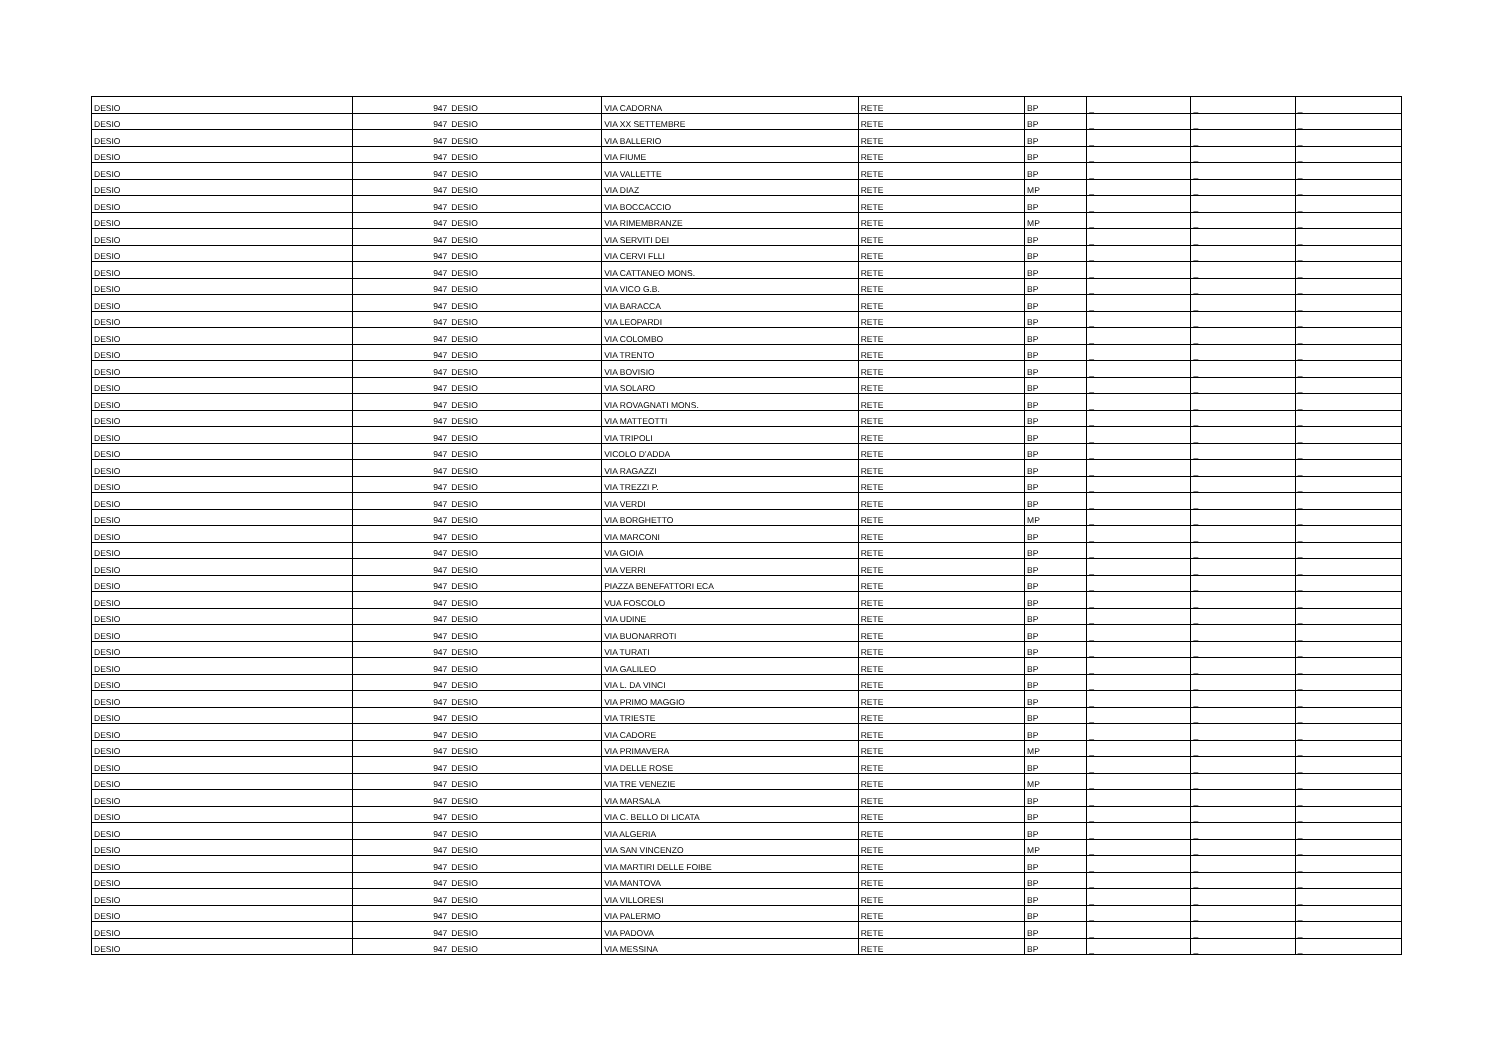| DESIO | 947 | DESIO | VIA CADORNA | RETE | BP | _ | _ | _ |
| DESIO | 947 | DESIO | VIA XX SETTEMBRE | RETE | BP | _ | _ | _ |
| DESIO | 947 | DESIO | VIA BALLERIO | RETE | BP | _ | _ | _ |
| DESIO | 947 | DESIO | VIA FIUME | RETE | BP | _ | _ | _ |
| DESIO | 947 | DESIO | VIA VALLETTE | RETE | BP | _ | _ | _ |
| DESIO | 947 | DESIO | VIA DIAZ | RETE | MP | _ | _ | _ |
| DESIO | 947 | DESIO | VIA BOCCACCIO | RETE | BP | _ | _ | _ |
| DESIO | 947 | DESIO | VIA RIMEMBRANZE | RETE | MP | _ | _ | _ |
| DESIO | 947 | DESIO | VIA SERVITI DEI | RETE | BP | _ | _ | _ |
| DESIO | 947 | DESIO | VIA CERVI FLLI | RETE | BP | _ | _ | _ |
| DESIO | 947 | DESIO | VIA CATTANEO MONS. | RETE | BP | _ | _ | _ |
| DESIO | 947 | DESIO | VIA VICO G.B. | RETE | BP | _ | _ | _ |
| DESIO | 947 | DESIO | VIA BARACCA | RETE | BP | _ | _ | _ |
| DESIO | 947 | DESIO | VIA LEOPARDI | RETE | BP | _ | _ | _ |
| DESIO | 947 | DESIO | VIA COLOMBO | RETE | BP | _ | _ | _ |
| DESIO | 947 | DESIO | VIA TRENTO | RETE | BP | _ | _ | _ |
| DESIO | 947 | DESIO | VIA BOVISIO | RETE | BP | _ | _ | _ |
| DESIO | 947 | DESIO | VIA SOLARO | RETE | BP | _ | _ | _ |
| DESIO | 947 | DESIO | VIA ROVAGNATI MONS. | RETE | BP | _ | _ | _ |
| DESIO | 947 | DESIO | VIA MATTEOTTI | RETE | BP | _ | _ | _ |
| DESIO | 947 | DESIO | VIA TRIPOLI | RETE | BP | _ | _ | _ |
| DESIO | 947 | DESIO | VICOLO D’ADDA | RETE | BP | _ | _ | _ |
| DESIO | 947 | DESIO | VIA RAGAZZI | RETE | BP | _ | _ | _ |
| DESIO | 947 | DESIO | VIA TREZZI P. | RETE | BP | _ | _ | _ |
| DESIO | 947 | DESIO | VIA VERDI | RETE | BP | _ | _ | _ |
| DESIO | 947 | DESIO | VIA BORGHETTO | RETE | MP | _ | _ | _ |
| DESIO | 947 | DESIO | VIA MARCONI | RETE | BP | _ | _ | _ |
| DESIO | 947 | DESIO | VIA GIOIA | RETE | BP | _ | _ | _ |
| DESIO | 947 | DESIO | VIA VERRI | RETE | BP | _ | _ | _ |
| DESIO | 947 | DESIO | PIAZZA BENEFATTORI ECA | RETE | BP | _ | _ | _ |
| DESIO | 947 | DESIO | VUA FOSCOLO | RETE | BP | _ | _ | _ |
| DESIO | 947 | DESIO | VIA UDINE | RETE | BP | _ | _ | _ |
| DESIO | 947 | DESIO | VIA BUONARROTI | RETE | BP | _ | _ | _ |
| DESIO | 947 | DESIO | VIA TURATI | RETE | BP | _ | _ | _ |
| DESIO | 947 | DESIO | VIA GALILEO | RETE | BP | _ | _ | _ |
| DESIO | 947 | DESIO | VIA L. DA VINCI | RETE | BP | _ | _ | _ |
| DESIO | 947 | DESIO | VIA PRIMO MAGGIO | RETE | BP | _ | _ | _ |
| DESIO | 947 | DESIO | VIA TRIESTE | RETE | BP | _ | _ | _ |
| DESIO | 947 | DESIO | VIA CADORE | RETE | BP | _ | _ | _ |
| DESIO | 947 | DESIO | VIA PRIMAVERA | RETE | MP | _ | _ | _ |
| DESIO | 947 | DESIO | VIA DELLE ROSE | RETE | BP | _ | _ | _ |
| DESIO | 947 | DESIO | VIA TRE VENEZIE | RETE | MP | _ | _ | _ |
| DESIO | 947 | DESIO | VIA MARSALA | RETE | BP | _ | _ | _ |
| DESIO | 947 | DESIO | VIA C. BELLO DI LICATA | RETE | BP | _ | _ | _ |
| DESIO | 947 | DESIO | VIA ALGERIA | RETE | BP | _ | _ | _ |
| DESIO | 947 | DESIO | VIA SAN VINCENZO | RETE | MP | _ | _ | _ |
| DESIO | 947 | DESIO | VIA MARTIRI DELLE FOIBE | RETE | BP | _ | _ | _ |
| DESIO | 947 | DESIO | VIA MANTOVA | RETE | BP | _ | _ | _ |
| DESIO | 947 | DESIO | VIA VILLORESI | RETE | BP | _ | _ | _ |
| DESIO | 947 | DESIO | VIA PALERMO | RETE | BP | _ | _ | _ |
| DESIO | 947 | DESIO | VIA PADOVA | RETE | BP | _ | _ | _ |
| DESIO | 947 | DESIO | VIA MESSINA | RETE | BP | _ | _ | _ |